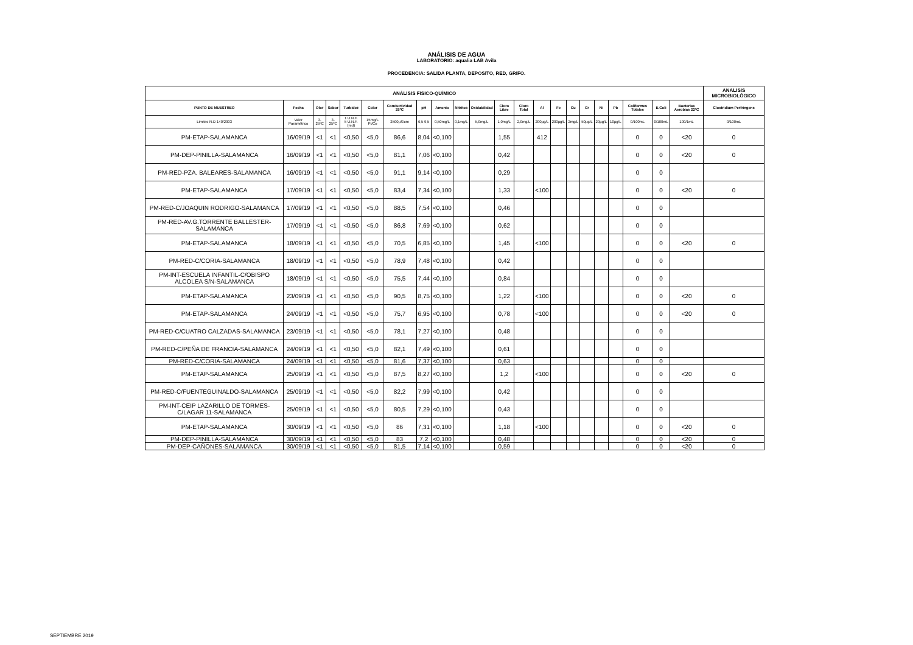ANÁLISIS DE AGUA
LABORATORIO: aqualia LAB Avila
PROCEDENCIA: SALIDA PLANTA, DEPOSITO, RED, GRIFO.
| ANÁLISIS FISICO-QUÍMICO | | | | | | | | | | | | | | | | | | | | | | ANALISIS MICROBIOLÓGICO |
| --- | --- | --- | --- | --- | --- | --- | --- | --- | --- | --- | --- | --- | --- | --- | --- | --- | --- | --- | --- | --- | --- | --- |
| PUNTO DE MUESTREO | Fecha | Olor | Sabor | Turbidez | Color | Conductividad 25ºC | pH | Amonio | Nitritos | Oxidabilidad | Cloro Libre | Cloro Total | Al | Fe | Cu | Cr | Ni | Pb | Coliformes Totales | E.Coli | Bacterias Aerobias 22ºC | Clostridium Perfringens |
| Limites R.D 140/2003 | Valor Paramétrico | 3-25ºC | 3-25ºC | 1 U.N.F. 5 U.N.F. (red) | 15mg/L Pt/Co | 2500µS/cm | 6,5 9,5 | 0,50mg/L | 0,1mg/L | 5,0mg/L | 1,0mg/L | 2,0mg/L | 200µg/L | 200µg/L | 2mg/L | 50µg/L | 20µg/L | 10µg/L | 0/100mL | 0/100mL | 100/1mL | 0/100mL |
| PM-ETAP-SALAMANCA | 16/09/19 | <1 | <1 | <0,50 | <5,0 | 86,6 | 8,04 | <0,100 | | | 1,55 | | 412 | | | | | | 0 | 0 | <20 | 0 |
| PM-DEP-PINILLA-SALAMANCA | 16/09/19 | <1 | <1 | <0,50 | <5,0 | 81,1 | 7,06 | <0,100 | | | 0,42 | | | | | | | | 0 | 0 | <20 | 0 |
| PM-RED-PZA. BALEARES-SALAMANCA | 16/09/19 | <1 | <1 | <0,50 | <5,0 | 91,1 | 9,14 | <0,100 | | | 0,29 | | | | | | | | 0 | 0 | | |
| PM-ETAP-SALAMANCA | 17/09/19 | <1 | <1 | <0,50 | <5,0 | 83,4 | 7,34 | <0,100 | | | 1,33 | | <100 | | | | | | 0 | 0 | <20 | 0 |
| PM-RED-C/JOAQUIN RODRIGO-SALAMANCA | 17/09/19 | <1 | <1 | <0,50 | <5,0 | 88,5 | 7,54 | <0,100 | | | 0,46 | | | | | | | | 0 | 0 | | |
| PM-RED-AV.G.TORRENTE BALLESTER-SALAMANCA | 17/09/19 | <1 | <1 | <0,50 | <5,0 | 86,8 | 7,69 | <0,100 | | | 0,62 | | | | | | | | 0 | 0 | | |
| PM-ETAP-SALAMANCA | 18/09/19 | <1 | <1 | <0,50 | <5,0 | 70,5 | 6,85 | <0,100 | | | 1,45 | | <100 | | | | | | 0 | 0 | <20 | 0 |
| PM-RED-C/CORIA-SALAMANCA | 18/09/19 | <1 | <1 | <0,50 | <5,0 | 78,9 | 7,48 | <0,100 | | | 0,42 | | | | | | | | 0 | 0 | | |
| PM-INT-ESCUELA INFANTIL-C/OBISPO ALCOLEA S/N-SALAMANCA | 18/09/19 | <1 | <1 | <0,50 | <5,0 | 75,5 | 7,44 | <0,100 | | | 0,84 | | | | | | | | 0 | 0 | | |
| PM-ETAP-SALAMANCA | 23/09/19 | <1 | <1 | <0,50 | <5,0 | 90,5 | 8,75 | <0,100 | | | 1,22 | | <100 | | | | | | 0 | 0 | <20 | 0 |
| PM-ETAP-SALAMANCA | 24/09/19 | <1 | <1 | <0,50 | <5,0 | 75,7 | 6,95 | <0,100 | | | 0,78 | | <100 | | | | | | 0 | 0 | <20 | 0 |
| PM-RED-C/CUATRO CALZADAS-SALAMANCA | 23/09/19 | <1 | <1 | <0,50 | <5,0 | 78,1 | 7,27 | <0,100 | | | 0,48 | | | | | | | | 0 | 0 | | |
| PM-RED-C/PEÑA DE FRANCIA-SALAMANCA | 24/09/19 | <1 | <1 | <0,50 | <5,0 | 82,1 | 7,49 | <0,100 | | | 0,61 | | | | | | | | 0 | 0 | | |
| PM-RED-C/CORIA-SALAMANCA | 24/09/19 | <1 | <1 | <0,50 | <5,0 | 81,6 | 7,37 | <0,100 | | | 0,63 | | | | | | | | 0 | 0 | | |
| PM-ETAP-SALAMANCA | 25/09/19 | <1 | <1 | <0,50 | <5,0 | 87,5 | 8,27 | <0,100 | | | 1,2 | | <100 | | | | | | 0 | 0 | <20 | 0 |
| PM-RED-C/FUENTEGUINALDO-SALAMANCA | 25/09/19 | <1 | <1 | <0,50 | <5,0 | 82,2 | 7,99 | <0,100 | | | 0,42 | | | | | | | | 0 | 0 | | |
| PM-INT-CEIP LAZARILLO DE TORMES-C/LAGAR 11-SALAMANCA | 25/09/19 | <1 | <1 | <0,50 | <5,0 | 80,5 | 7,29 | <0,100 | | | 0,43 | | | | | | | | 0 | 0 | | |
| PM-ETAP-SALAMANCA | 30/09/19 | <1 | <1 | <0,50 | <5,0 | 86 | 7,31 | <0,100 | | | 1,18 | | <100 | | | | | | 0 | 0 | <20 | 0 |
| PM-DEP-PINILLA-SALAMANCA | 30/09/19 | <1 | <1 | <0,50 | <5,0 | 83 | 7,2 | <0,100 | | | 0,48 | | | | | | | | 0 | 0 | <20 | 0 |
| PM-DEP-CAÑONES-SALAMANCA | 30/09/19 | <1 | <1 | <0,50 | <5,0 | 81,5 | 7,14 | <0,100 | | | 0,59 | | | | | | | | 0 | 0 | <20 | 0 |
SEPTIEMBRE 2019